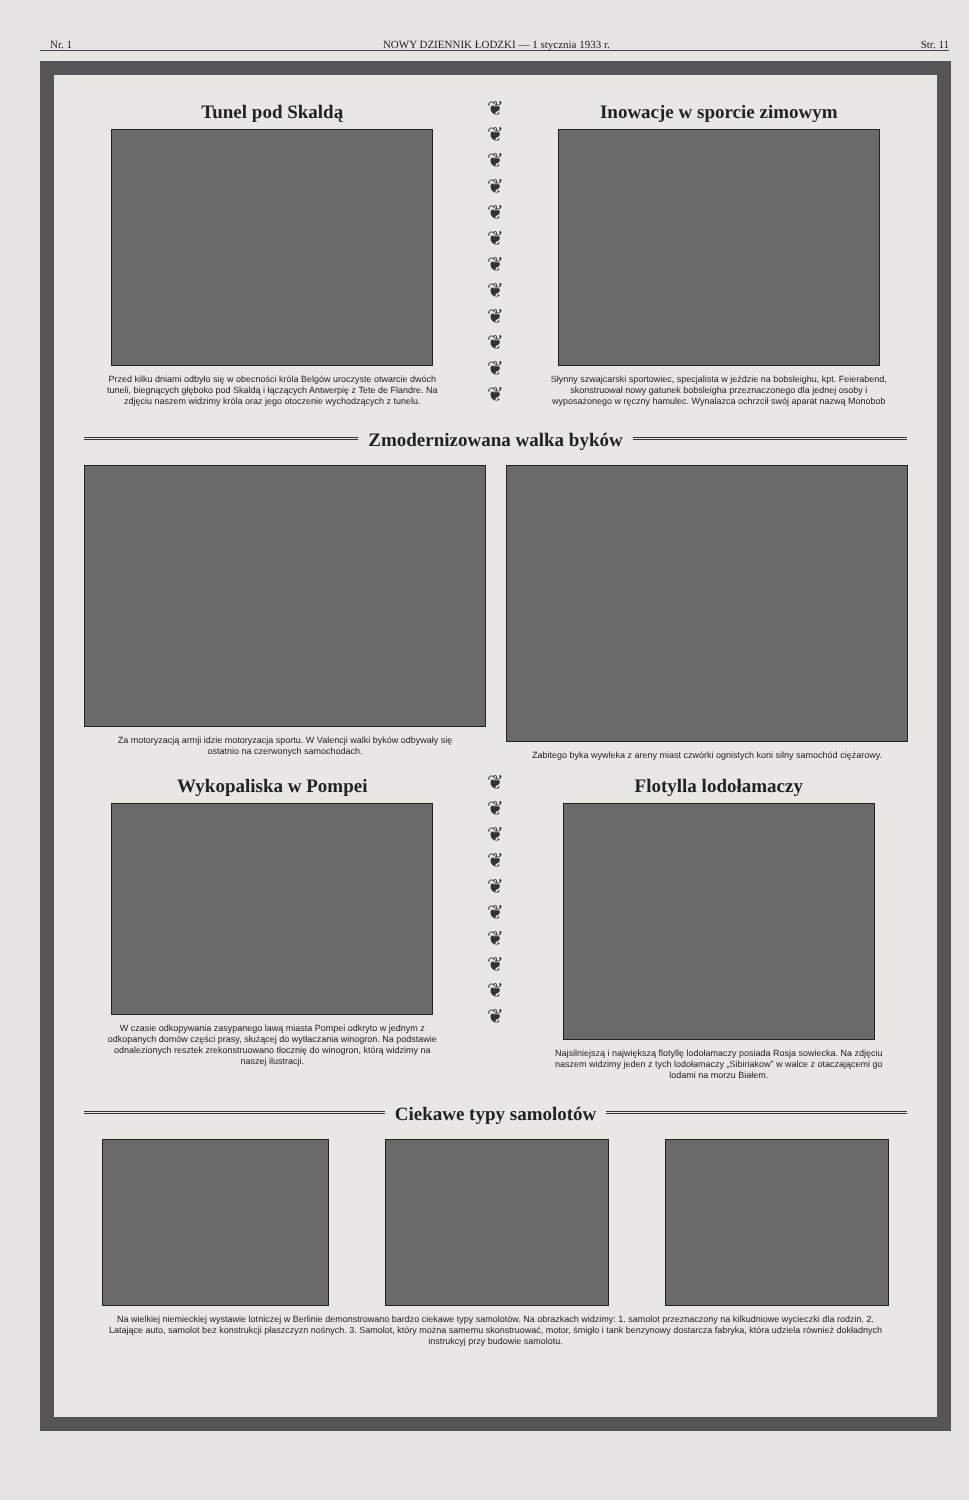Nr. 1 NOWY DZIENNIK ŁODZKI — 1 stycznia 1933 r. Str. 11
Tunel pod Skaldą
Przed kilku dniami odbyło się w obecności króla Belgów uroczyste otwarcie dwóch tuneli, biegnących głęboko pod Skaldą i łączących Antwerpię z Tete de Flandre. Na zdjęciu naszem widzimy króla oraz jego otoczenie wychodzących z tunelu.
❦
❦
❦
❦
❦
❦
❦
❦
❦
❦
❦
❦
Inowacje w sporcie zimowym
Słynny szwajcarski sportowiec, specjalista w jeździe na bobsleighu, kpt. Feierabend, skonstruował nowy gatunek bobsleigha przeznaczonego dla jednej osoby i wyposażonego w ręczny hamulec. Wynalazca ochrzcił swój aparat nazwą Monobob
Zmodernizowana walka byków
Za motoryzacją armji idzie motoryzacja sportu. W Valencji walki byków odbywały się ostatnio na czerwonych samochodach.
Zabitego byka wywleka z areny miast czwórki ognistych koni silny samochód ciężarowy.
Wykopaliska w Pompei
W czasie odkopywania zasypanego lawą miasta Pompei odkryto w jednym z odkopanych domów części prasy, służącej do wytłaczania winogron. Na podstawie odnalezionych resztek zrekonstruowano tłocznię do winogron, którą widzimy na naszej ilustracji.
❦
❦
❦
❦
❦
❦
❦
❦
❦
❦
Flotylla lodołamaczy
Najsilniejszą i największą flotyllę lodołamaczy posiada Rosja sowiecka. Na zdjęciu naszem widzimy jeden z tych lodołamaczy „Sibiriakow” w walce z otaczającemi go lodami na morzu Białem.
Ciekawe typy samolotów
Na wielkiej niemieckiej wystawie lotniczej w Berlinie demonstrowano bardzo ciekawe typy samolotów. Na obrazkach widzimy: 1. samolot przeznaczony na kilkudniowe wycieczki dla rodzin. 2. Latające auto, samolot bez konstrukcji płaszczyzn nośnych. 3. Samolot, który można samemu skonstruować, motor, śmigło i tank benzynowy dostarcza fabryka, która udziela również dokładnych instrukcyj przy budowie samolotu.